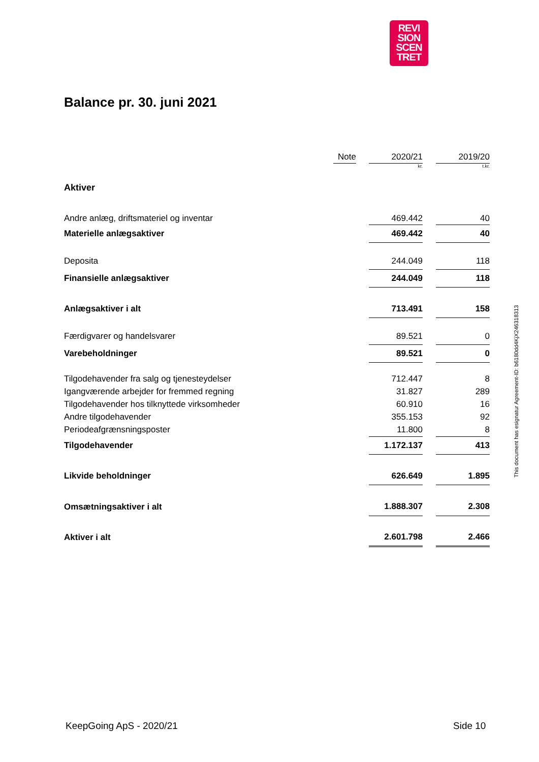REVI
SION
SCEN
TRET
Balance pr. 30. juni 2021
| | Note | | 2020/21 | | 2019/20 |
| | | | kr. | | t.kr. |
| Aktiver | | | | | |
| Andre anlæg, driftsmateriel og inventar | | | 469.442 | | 40 |
| Materielle anlægsaktiver | | | 469.442 | | 40 |
| Deposita | | | 244.049 | | 118 |
| Finansielle anlægsaktiver | | | 244.049 | | 118 |
| Anlægsaktiver i alt | | | 713.491 | | 158 |
| Færdigvarer og handelsvarer | | | 89.521 | | 0 |
| Varebeholdninger | | | 89.521 | | 0 |
| Tilgodehavender fra salg og tjenesteydelser | | | 712.447 | | 8 |
| Igangværende arbejder for fremmed regning | | | 31.827 | | 289 |
| Tilgodehavender hos tilknyttede virksomheder | | | 60.910 | | 16 |
| Andre tilgodehavender | | | 355.153 | | 92 |
| Periodeafgrænsningsposter | | | 11.800 | | 8 |
| Tilgodehavender | | | 1.172.137 | | 413 |
| Likvide beholdninger | | | 626.649 | | 1.895 |
| Omsætningsaktiver i alt | | | 1.888.307 | | 2.308 |
| Aktiver i alt | | | 2.601.798 | | 2.466 |
This document has esignatur Agreement-ID: b6180dd4KjX246318313
KeepGoing ApS - 2020/21 Side 10